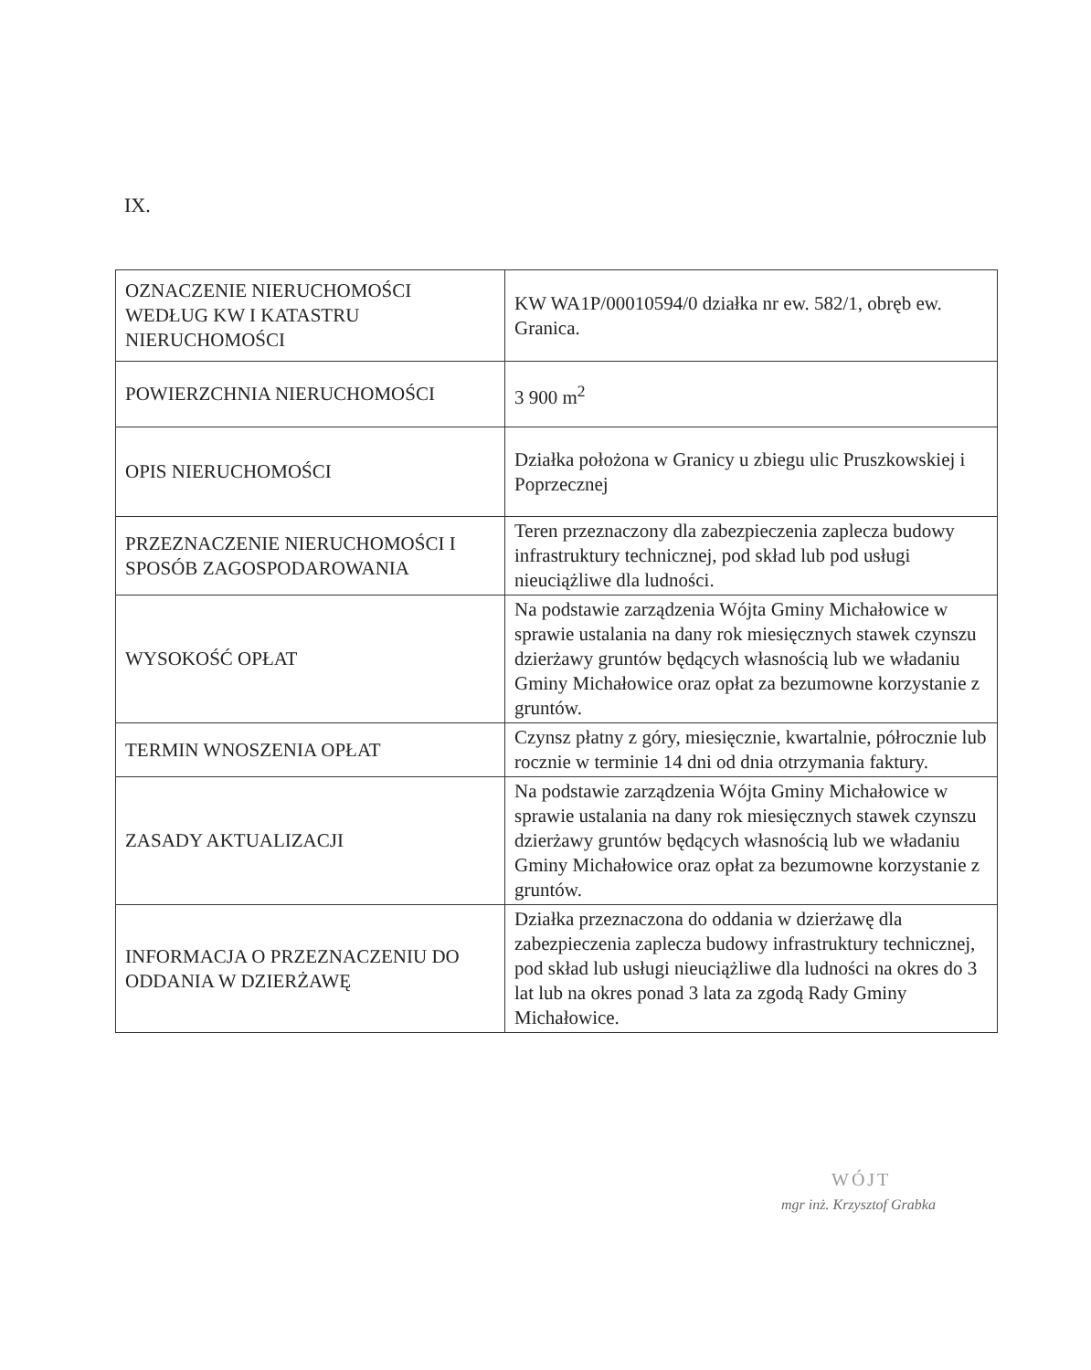IX.
| OZNACZENIE NIERUCHOMOŚCI WEDŁUG KW I KATASTRU NIERUCHOMOŚCI | KW WA1P/00010594/0 działka nr ew. 582/1, obręb ew. Granica. |
| POWIERZCHNIA NIERUCHOMOŚCI | 3 900 m<sup>2</sup> |
| OPIS NIERUCHOMOŚCI | Działka położona w Granicy u zbiegu ulic Pruszkowskiej i Poprzecznej |
| PRZEZNACZENIE NIERUCHOMOŚCI I SPOSÓB ZAGOSPODAROWANIA | Teren przeznaczony dla zabezpieczenia zaplecza budowy infrastruktury technicznej, pod skład lub pod usługi nieuciążliwe dla ludności. |
| WYSOKOŚĆ OPŁAT | Na podstawie zarządzenia Wójta Gminy Michałowice w sprawie ustalania na dany rok miesięcznych stawek czynszu dzierżawy gruntów będących własnością lub we władaniu Gminy Michałowice oraz opłat za bezumowne korzystanie z gruntów. |
| TERMIN WNOSZENIA OPŁAT | Czynsz płatny z góry, miesięcznie, kwartalnie, półrocznie lub rocznie w terminie 14 dni od dnia otrzymania faktury. |
| ZASADY AKTUALIZACJI | Na podstawie zarządzenia Wójta Gminy Michałowice w sprawie ustalania na dany rok miesięcznych stawek czynszu dzierżawy gruntów będących własnością lub we władaniu Gminy Michałowice oraz opłat za bezumowne korzystanie z gruntów. |
| INFORMACJA O PRZEZNACZENIU DO ODDANIA W DZIERŻAWĘ | Działka przeznaczona do oddania w dzierżawę dla zabezpieczenia zaplecza budowy infrastruktury technicznej, pod skład lub usługi nieuciążliwe dla ludności na okres do 3 lat lub na okres ponad 3 lata za zgodą Rady Gminy Michałowice. |
WÓJT
mgr inż. Krzysztof Grabka